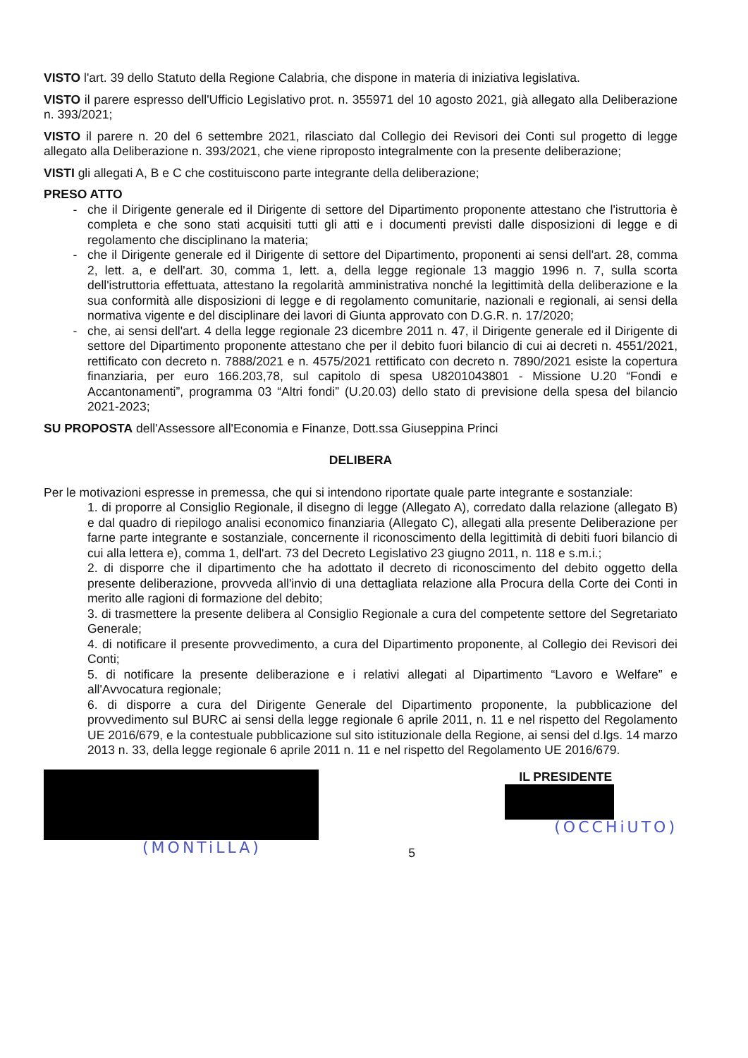VISTO l'art. 39 dello Statuto della Regione Calabria, che dispone in materia di iniziativa legislativa.
VISTO il parere espresso dell'Ufficio Legislativo prot. n. 355971 del 10 agosto 2021, già allegato alla Deliberazione n. 393/2021;
VISTO il parere n. 20 del 6 settembre 2021, rilasciato dal Collegio dei Revisori dei Conti sul progetto di legge allegato alla Deliberazione n. 393/2021, che viene riproposto integralmente con la presente deliberazione;
VISTI gli allegati A, B e C che costituiscono parte integrante della deliberazione;
PRESO ATTO
che il Dirigente generale ed il Dirigente di settore del Dipartimento proponente attestano che l'istruttoria è completa e che sono stati acquisiti tutti gli atti e i documenti previsti dalle disposizioni di legge e di regolamento che disciplinano la materia;
che il Dirigente generale ed il Dirigente di settore del Dipartimento, proponenti ai sensi dell'art. 28, comma 2, lett. a, e dell'art. 30, comma 1, lett. a, della legge regionale 13 maggio 1996 n. 7, sulla scorta dell'istruttoria effettuata, attestano la regolarità amministrativa nonché la legittimità della deliberazione e la sua conformità alle disposizioni di legge e di regolamento comunitarie, nazionali e regionali, ai sensi della normativa vigente e del disciplinare dei lavori di Giunta approvato con D.G.R. n. 17/2020;
che, ai sensi dell'art. 4 della legge regionale 23 dicembre 2011 n. 47, il Dirigente generale ed il Dirigente di settore del Dipartimento proponente attestano che per il debito fuori bilancio di cui ai decreti n. 4551/2021, rettificato con decreto n. 7888/2021 e n. 4575/2021 rettificato con decreto n. 7890/2021 esiste la copertura finanziaria, per euro 166.203,78, sul capitolo di spesa U8201043801 - Missione U.20 “Fondi e Accantonamenti”, programma 03 “Altri fondi” (U.20.03) dello stato di previsione della spesa del bilancio 2021-2023;
SU PROPOSTA dell'Assessore all'Economia e Finanze, Dott.ssa Giuseppina Princi
DELIBERA
Per le motivazioni espresse in premessa, che qui si intendono riportate quale parte integrante e sostanziale:
1. di proporre al Consiglio Regionale, il disegno di legge (Allegato A), corredato dalla relazione (allegato B) e dal quadro di riepilogo analisi economico finanziaria (Allegato C), allegati alla presente Deliberazione per farne parte integrante e sostanziale, concernente il riconoscimento della legittimità di debiti fuori bilancio di cui alla lettera e), comma 1, dell'art. 73 del Decreto Legislativo 23 giugno 2011, n. 118 e s.m.i.;
2. di disporre che il dipartimento che ha adottato il decreto di riconoscimento del debito oggetto della presente deliberazione, provveda all'invio di una dettagliata relazione alla Procura della Corte dei Conti in merito alle ragioni di formazione del debito;
3. di trasmettere la presente delibera al Consiglio Regionale a cura del competente settore del Segretariato Generale;
4. di notificare il presente provvedimento, a cura del Dipartimento proponente, al Collegio dei Revisori dei Conti;
5. di notificare la presente deliberazione e i relativi allegati al Dipartimento “Lavoro e Welfare” e all'Avvocatura regionale;
6. di disporre a cura del Dirigente Generale del Dipartimento proponente, la pubblicazione del provvedimento sul BURC ai sensi della legge regionale 6 aprile 2011, n. 11 e nel rispetto del Regolamento UE 2016/679, e la contestuale pubblicazione sul sito istituzionale della Regione, ai sensi del d.lgs. 14 marzo 2013 n. 33, della legge regionale 6 aprile 2011 n. 11 e nel rispetto del Regolamento UE 2016/679.
(MONTiLLA)
5 IL PRESIDENTE
(OCCHiUTO)